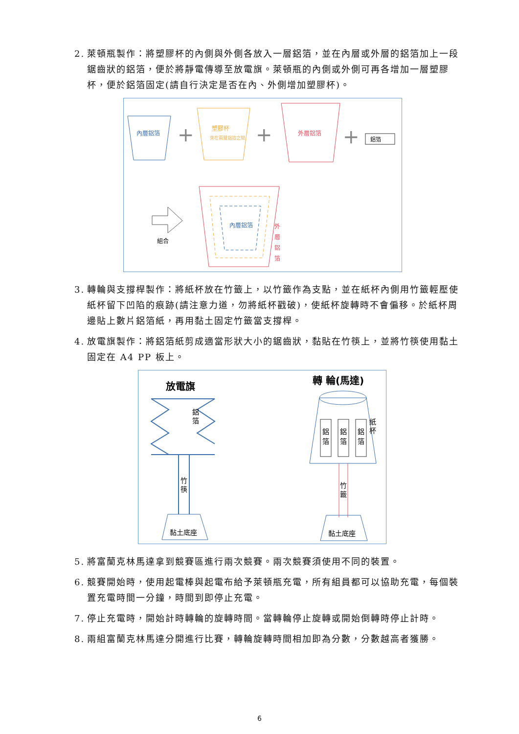2. 萊頓瓶製作：將塑膠杯的內側與外側各放入一層鋁箔，並在內層或外層的鋁箔加上一段鋸齒狀的鋁箔，便於將靜電傳導至放電旗。萊頓瓶的內側或外側可再各增加一層塑膠杯，便於鋁箔固定(請自行決定是否在內、外側增加塑膠杯)。
內層鋁箔
+
塑膠杯
夾在兩層鋁箔之間
+
外層鋁箔
+
鋁箔
組合
內層鋁箔
外
層
鋁
箔
3. 轉輪與支撐桿製作：將紙杯放在竹籤上，以竹籤作為支點，並在紙杯內側用竹籤輕壓使紙杯留下凹陷的痕跡(請注意力道，勿將紙杯戳破)，使紙杯旋轉時不會偏移。於紙杯周邊貼上數片鋁箔紙，再用黏土固定竹籤當支撐桿。
4. 放電旗製作：將鋁箔紙剪成適當形狀大小的鋸齒狀，黏貼在竹筷上，並將竹筷使用黏土固定在 A4 PP 板上。
放電旗
鋁
箔
竹
筷
黏土底座
轉 輪(馬達)
鋁
箔
鋁
箔
鋁
箔
紙
杯
竹
籤
黏土底座
5. 將富蘭克林馬達拿到競賽區進行兩次競賽。兩次競賽須使用不同的裝置。
6. 競賽開始時，使用起電棒與起電布給予萊頓瓶充電，所有組員都可以協助充電，每個裝置充電時間一分鐘，時間到即停止充電。
7. 停止充電時，開始計時轉輪的旋轉時間。當轉輪停止旋轉或開始倒轉時停止計時。
8. 兩組富蘭克林馬達分開進行比賽，轉輪旋轉時間相加即為分數，分數越高者獲勝。
6